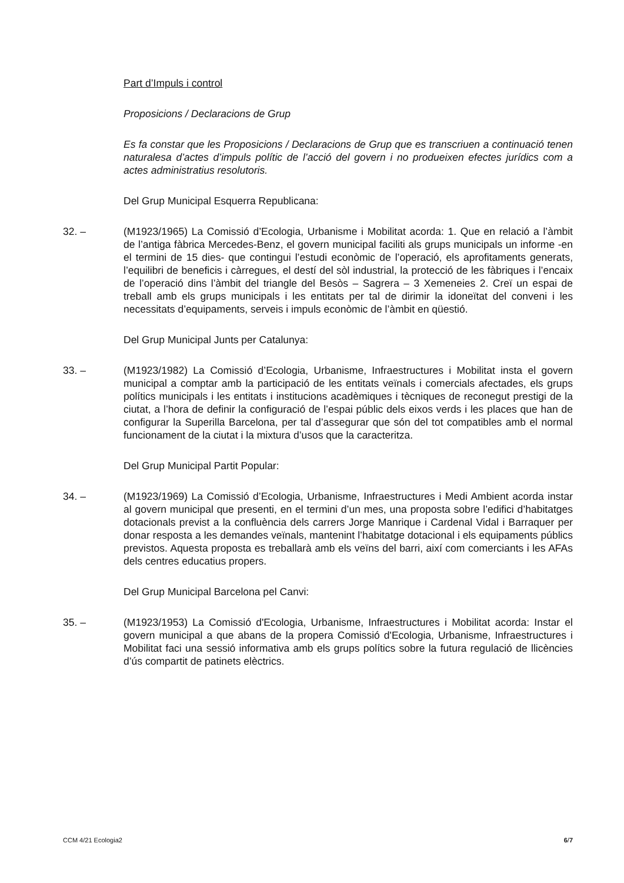Part d’Impuls i control
Proposicions / Declaracions de Grup
Es fa constar que les Proposicions / Declaracions de Grup que es transcriuen a continuació tenen naturalesa d’actes d’impuls polític de l’acció del govern i no produeixen efectes jurídics com a actes administratius resolutoris.
Del Grup Municipal Esquerra Republicana:
32. – (M1923/1965) La Comissió d’Ecologia, Urbanisme i Mobilitat acorda: 1. Que en relació a l’àmbit de l’antiga fàbrica Mercedes-Benz, el govern municipal faciliti als grups municipals un informe -en el termini de 15 dies- que contingui l’estudi econòmic de l’operació, els aprofitaments generats, l’equilibri de beneficis i càrregues, el destí del sòl industrial, la protecció de les fàbriques i l’encaix de l’operació dins l’àmbit del triangle del Besòs – Sagrera – 3 Xemeneies 2. Creï un espai de treball amb els grups municipals i les entitats per tal de dirimir la idoneïtat del conveni i les necessitats d’equipaments, serveis i impuls econòmic de l’àmbit en qüestió.
Del Grup Municipal Junts per Catalunya:
33. – (M1923/1982) La Comissió d’Ecologia, Urbanisme, Infraestructures i Mobilitat insta el govern municipal a comptar amb la participació de les entitats veïnals i comercials afectades, els grups polítics municipals i les entitats i institucions acadèmiques i tècniques de reconegut prestigi de la ciutat, a l’hora de definir la configuració de l’espai públic dels eixos verds i les places que han de configurar la Superilla Barcelona, per tal d’assegurar que són del tot compatibles amb el normal funcionament de la ciutat i la mixtura d’usos que la caracteritza.
Del Grup Municipal Partit Popular:
34. – (M1923/1969) La Comissió d’Ecologia, Urbanisme, Infraestructures i Medi Ambient acorda instar al govern municipal que presenti, en el termini d’un mes, una proposta sobre l’edifici d’habitatges dotacionals previst a la confluència dels carrers Jorge Manrique i Cardenal Vidal i Barraquer per donar resposta a les demandes veïnals, mantenint l’habitatge dotacional i els equipaments públics previstos. Aquesta proposta es treballarà amb els veïns del barri, així com comerciants i les AFAs dels centres educatius propers.
Del Grup Municipal Barcelona pel Canvi:
35. – (M1923/1953) La Comissió d'Ecologia, Urbanisme, Infraestructures i Mobilitat acorda: Instar el govern municipal a que abans de la propera Comissió d'Ecologia, Urbanisme, Infraestructures i Mobilitat faci una sessió informativa amb els grups polítics sobre la futura regulació de llicències d’ús compartit de patinets elèctrics.
CCM 4/21 Ecologia2 6/7